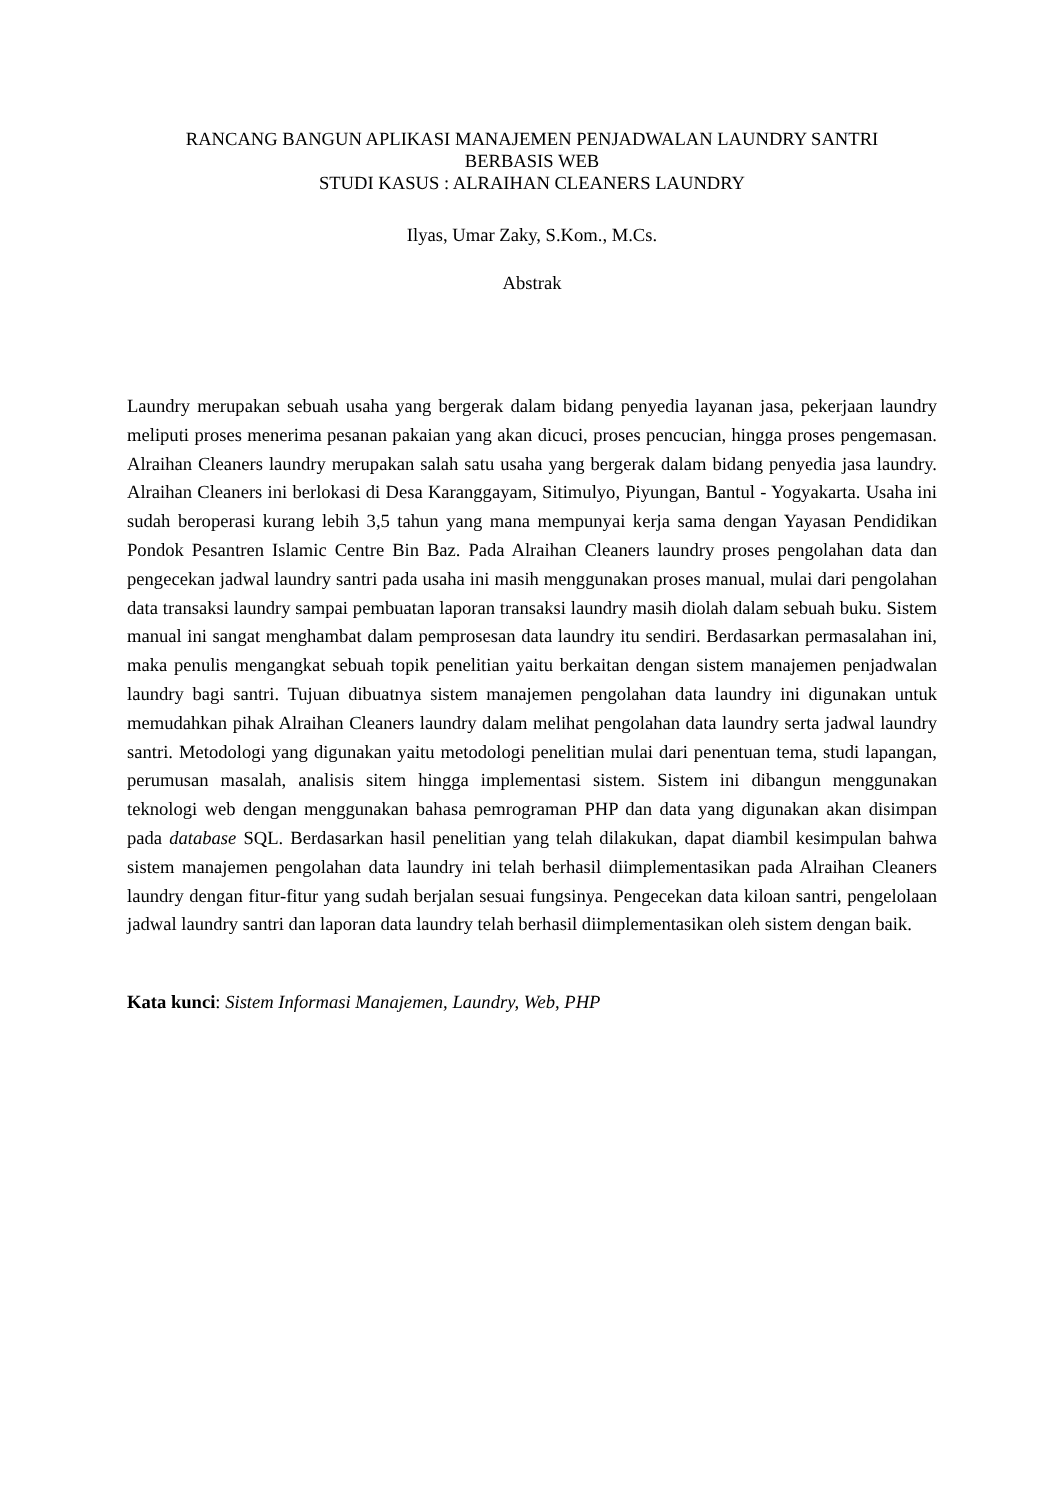RANCANG BANGUN APLIKASI MANAJEMEN PENJADWALAN LAUNDRY SANTRI
BERBASIS WEB
STUDI KASUS : ALRAIHAN CLEANERS LAUNDRY
Ilyas, Umar Zaky, S.Kom., M.Cs.
Abstrak
Laundry merupakan sebuah usaha yang bergerak dalam bidang penyedia layanan jasa, pekerjaan laundry meliputi proses menerima pesanan pakaian yang akan dicuci, proses pencucian, hingga proses pengemasan. Alraihan Cleaners laundry merupakan salah satu usaha yang bergerak dalam bidang penyedia jasa laundry. Alraihan Cleaners ini berlokasi di Desa Karanggayam, Sitimulyo, Piyungan, Bantul - Yogyakarta. Usaha ini sudah beroperasi kurang lebih 3,5 tahun yang mana mempunyai kerja sama dengan Yayasan Pendidikan Pondok Pesantren Islamic Centre Bin Baz. Pada Alraihan Cleaners laundry proses pengolahan data dan pengecekan jadwal laundry santri pada usaha ini masih menggunakan proses manual, mulai dari pengolahan data transaksi laundry sampai pembuatan laporan transaksi laundry masih diolah dalam sebuah buku. Sistem manual ini sangat menghambat dalam pemprosesan data laundry itu sendiri. Berdasarkan permasalahan ini, maka penulis mengangkat sebuah topik penelitian yaitu berkaitan dengan sistem manajemen penjadwalan laundry bagi santri. Tujuan dibuatnya sistem manajemen pengolahan data laundry ini digunakan untuk memudahkan pihak Alraihan Cleaners laundry dalam melihat pengolahan data laundry serta jadwal laundry santri. Metodologi yang digunakan yaitu metodologi penelitian mulai dari penentuan tema, studi lapangan, perumusan masalah, analisis sitem hingga implementasi sistem. Sistem ini dibangun menggunakan teknologi web dengan menggunakan bahasa pemrograman PHP dan data yang digunakan akan disimpan pada database SQL. Berdasarkan hasil penelitian yang telah dilakukan, dapat diambil kesimpulan bahwa sistem manajemen pengolahan data laundry ini telah berhasil diimplementasikan pada Alraihan Cleaners laundry dengan fitur-fitur yang sudah berjalan sesuai fungsinya. Pengecekan data kiloan santri, pengelolaan jadwal laundry santri dan laporan data laundry telah berhasil diimplementasikan oleh sistem dengan baik.
Kata kunci: Sistem Informasi Manajemen, Laundry, Web, PHP